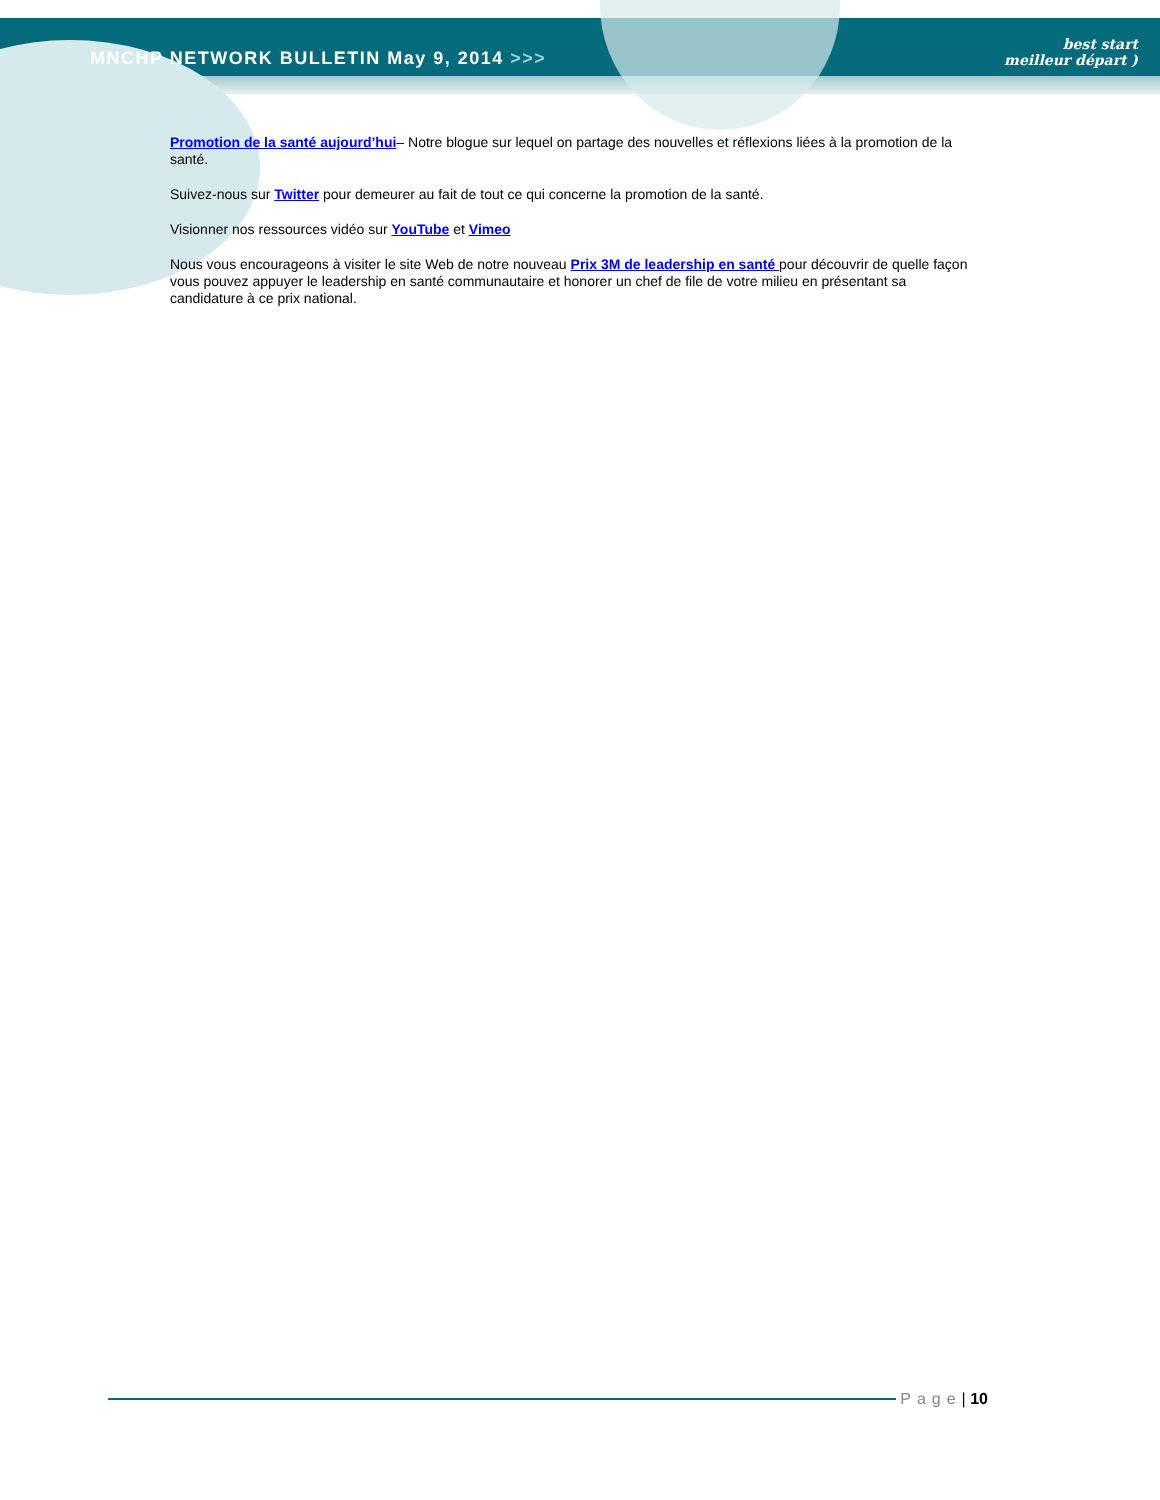MNCHP NETWORK BULLETIN May 9, 2014 >>>
best start
meilleur départ )
Promotion de la santé aujourd’hui– Notre blogue sur lequel on partage des nouvelles et réflexions liées à la promotion de la santé.
Suivez-nous sur Twitter pour demeurer au fait de tout ce qui concerne la promotion de la santé.
Visionner nos ressources vidéo sur YouTube et Vimeo
Nous vous encourageons à visiter le site Web de notre nouveau Prix 3M de leadership en santé pour découvrir de quelle façon vous pouvez appuyer le leadership en santé communautaire et honorer un chef de file de votre milieu en présentant sa candidature à ce prix national.
Page | 10